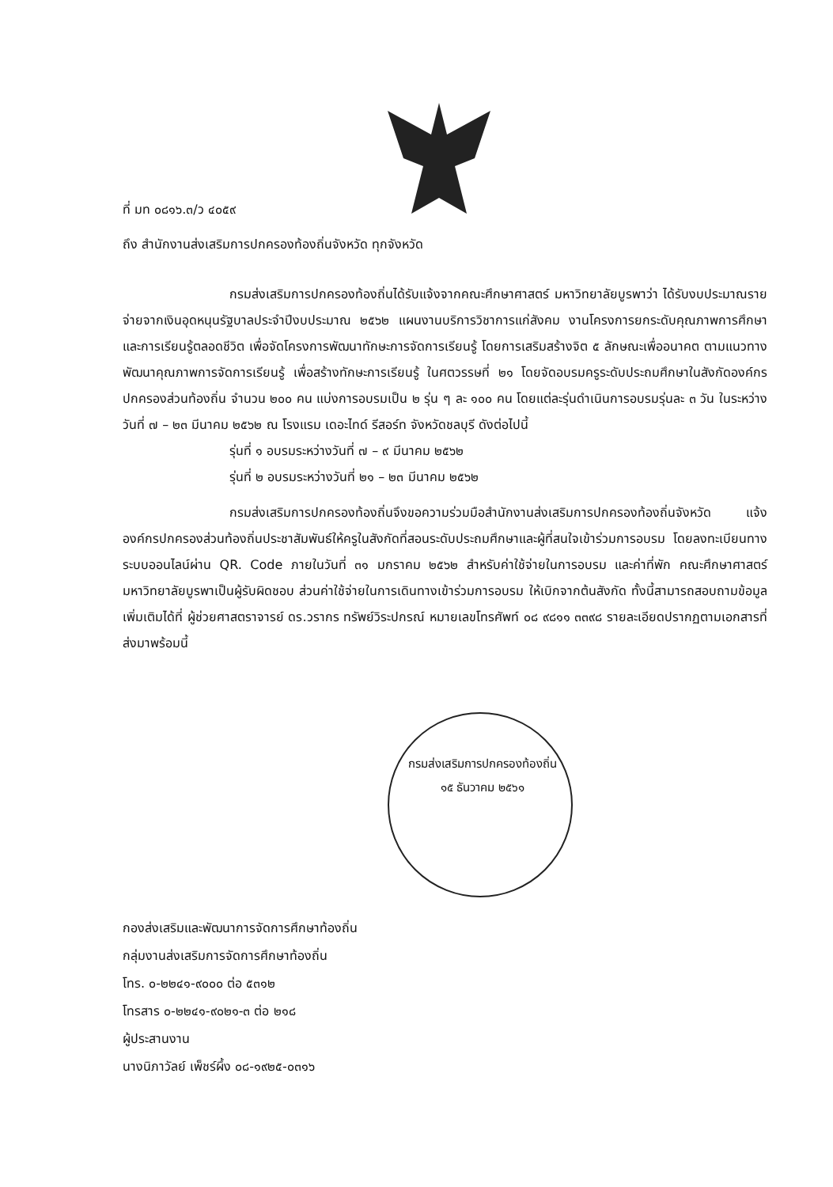ที่ มท ๐๘๑๖.๓/ว ๔๐๕๙
ถึง สำนักงานส่งเสริมการปกครองท้องถิ่นจังหวัด ทุกจังหวัด
กรมส่งเสริมการปกครองท้องถิ่นได้รับแจ้งจากคณะศึกษาศาสตร์ มหาวิทยาลัยบูรพาว่า ได้รับงบประมาณรายจ่ายจากเงินอุดหนุนรัฐบาลประจำปีงบประมาณ ๒๕๖๒ แผนงานบริการวิชาการแก่สังคม งานโครงการยกระดับคุณภาพการศึกษาและการเรียนรู้ตลอดชีวิต เพื่อจัดโครงการพัฒนาทักษะการจัดการเรียนรู้ โดยการเสริมสร้างจิต ๕ ลักษณะเพื่ออนาคต ตามแนวทางพัฒนาคุณภาพการจัดการเรียนรู้ เพื่อสร้างทักษะการเรียนรู้ ในศตวรรษที่ ๒๑ โดยจัดอบรมครูระดับประถมศึกษาในสังกัดองค์กรปกครองส่วนท้องถิ่น จำนวน ๒๐๐ คน แบ่งการอบรมเป็น ๒ รุ่น ๆ ละ ๑๐๐ คน โดยแต่ละรุ่นดำเนินการอบรมรุ่นละ ๓ วัน ในระหว่างวันที่ ๗ – ๒๓ มีนาคม ๒๕๖๒ ณ โรงแรม เดอะไทด์ รีสอร์ท จังหวัดชลบุรี ดังต่อไปนี้
รุ่นที่ ๑ อบรมระหว่างวันที่ ๗ – ๙ มีนาคม ๒๕๖๒
รุ่นที่ ๒ อบรมระหว่างวันที่ ๒๑ – ๒๓ มีนาคม ๒๕๖๒
กรมส่งเสริมการปกครองท้องถิ่นจึงขอความร่วมมือสำนักงานส่งเสริมการปกครองท้องถิ่นจังหวัด แจ้งองค์กรปกครองส่วนท้องถิ่นประชาสัมพันธ์ให้ครูในสังกัดที่สอนระดับประถมศึกษาและผู้ที่สนใจเข้าร่วมการอบรม โดยลงทะเบียนทางระบบออนไลน์ผ่าน QR. Code ภายในวันที่ ๓๑ มกราคม ๒๕๖๒ สำหรับค่าใช้จ่ายในการอบรม และค่าที่พัก คณะศึกษาศาสตร์ มหาวิทยาลัยบูรพาเป็นผู้รับผิดชอบ ส่วนค่าใช้จ่ายในการเดินทางเข้าร่วมการอบรม ให้เบิกจากต้นสังกัด ทั้งนี้สามารถสอบถามข้อมูลเพิ่มเติมได้ที่ ผู้ช่วยศาสตราจารย์ ดร.วรากร ทรัพย์วิระปกรณ์ หมายเลขโทรศัพท์ ๐๘ ๙๘๑๑ ๓๓๙๘ รายละเอียดปรากฏตามเอกสารที่ส่งมาพร้อมนี้
กรมส่งเสริมการปกครองท้องถิ่น
๑๕ ธันวาคม ๒๕๖๑
กองส่งเสริมและพัฒนาการจัดการศึกษาท้องถิ่น
กลุ่มงานส่งเสริมการจัดการศึกษาท้องถิ่น
โทร. ๐-๒๒๔๑-๙๐๐๐ ต่อ ๕๓๑๒
โทรสาร ๐-๒๒๔๑-๙๐๒๑-๓ ต่อ ๒๑๘
ผู้ประสานงาน
นางนิภาวัลย์ เพ็ชร์ผึ้ง ๐๘-๑๙๒๕-๐๓๑๖